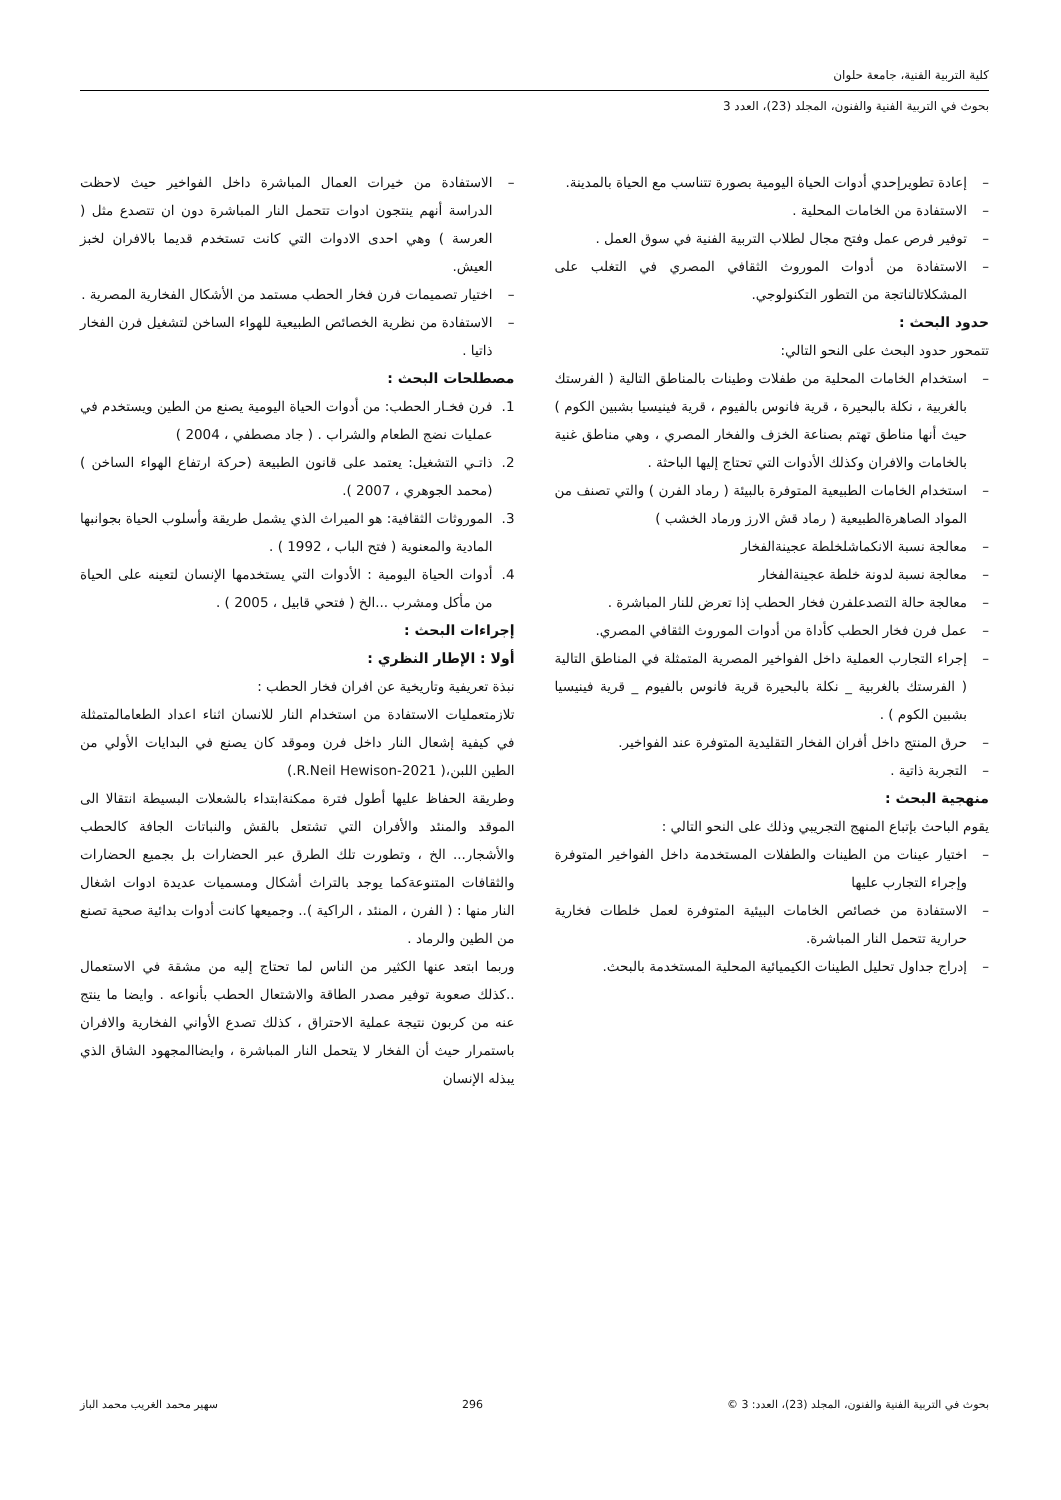كلية التربية الفنية، جامعة حلوان
بحوث في التربية الفنية والفنون، المجلد (23)، العدد 3
– إعادة تطويرإحدي أدوات الحياة اليومية بصورة تتناسب مع الحياة بالمدينة.
– الاستفادة من الخامات المحلية .
– توفير فرص عمل وفتح مجال لطلاب التربية الفنية في سوق العمل .
– الاستفادة من أدوات الموروث الثقافي المصري في التغلب على المشكلاتالناتجة من التطور التكنولوجي.
حدود البحث :
تتمحور حدود البحث على النحو التالي:
– استخدام الخامات المحلية من طفلات وطينات بالمناطق التالية ( الفرستك بالغربية ، نكلة بالبحيرة ، قرية فانوس بالفيوم ، قرية فينيسيا بشبين الكوم ) حيث أنها مناطق تهتم بصناعة الخزف والفخار المصري ، وهي مناطق غنية بالخامات والافران وكذلك الأدوات التي تحتاج إليها الباحثة .
– استخدام الخامات الطبيعية المتوفرة بالبيئة ( رماد الفرن ) والتي تصنف من المواد الصاهرةالطبيعية ( رماد قش الارز ورماد الخشب )
– معالجة نسبة الانكماشلخلطة عجينةالفخار
– معالجة نسبة لدونة خلطة عجينةالفخار
– معالجة حالة التصدعلفرن فخار الحطب إذا تعرض للنار المباشرة .
– عمل فرن فخار الحطب كأداة من أدوات الموروث الثقافي المصري.
– إجراء التجارب العملية داخل الفواخير المصرية المتمثلة في المناطق التالية ( الفرستك بالغربية _ نكلة بالبحيرة قرية فانوس بالفيوم _ قرية فينيسيا بشبين الكوم ) .
– حرق المنتج داخل أفران الفخار التقليدية المتوفرة عند الفواخير.
– التجربة ذاتية .
منهجية البحث :
يقوم الباحث بإتباع المنهج التجريبي وذلك على النحو التالي :
– اختيار عينات من الطينات والطفلات المستخدمة داخل الفواخير المتوفرة وإجراء التجارب عليها
– الاستفادة من خصائص الخامات البيئية المتوفرة لعمل خلطات فخارية حرارية تتحمل النار المباشرة.
– إدراج جداول تحليل الطينات الكيميائية المحلية المستخدمة بالبحث.
– الاستفادة من خيرات العمال المباشرة داخل الفواخير حيث لاحظت الدراسة أنهم ينتجون ادوات تتحمل النار المباشرة دون ان تتصدع مثل ( العرسة ) وهي احدى الادوات التي كانت تستخدم قديما بالافران لخبز العيش.
– اختيار تصميمات فرن فخار الحطب مستمد من الأشكال الفخارية المصرية .
– الاستفادة من نظرية الخصائص الطبيعية للهواء الساخن لتشغيل فرن الفخار ذاتيا .
مصطلحات البحث :
1. فرن فخـار الحطب: من أدوات الحياة اليومية يصنع من الطين ويستخدم في عمليات نضج الطعام والشراب . ( جاد مصطفي ، 2004 )
2. ذاتـي التشغيل: يعتمد على قانون الطبيعة (حركة ارتفاع الهواء الساخن ) (محمد الجوهري ، 2007 ).
3. الموروثات الثقافية: هو الميراث الذي يشمل طريقة وأسلوب الحياة بجوانبها المادية والمعنوية ( فتح الباب ، 1992 ) .
4. أدوات الحياة اليومية : الأدوات التي يستخدمها الإنسان لتعينه على الحياة من مأكل ومشرب ...الخ ( فتحي قابيل ، 2005 ) .
إجراءات البحث :
أولا : الإطار النظري :
نبذة تعريفية وتاريخية عن افران فخار الحطب :
تلازمتعمليات الاستفادة من استخدام النار للانسان اثناء اعداد الطعامالمتمثلة في كيفية إشعال النار داخل فرن وموقد كان يصنع في البدايات الأولي من الطين اللبن،( R.Neil Hewison-2021.)
وطريقة الحفاظ عليها أطول فترة ممكنةابتداء بالشعلات البسيطة انتقالا الى الموقد والمنئد والأفران التي تشتعل بالقش والنباتات الجافة كالحطب والأشجار... الخ ، وتطورت تلك الطرق عبر الحضارات بل بجميع الحضارات والثقافات المتنوعةكما يوجد بالتراث أشكال ومسميات عديدة ادوات اشغال النار منها : ( الفرن ، المنئد ، الراكية ).. وجميعها كانت أدوات بدائية صحية تصنع من الطين والرماد .
وربما ابتعد عنها الكثير من الناس لما تحتاج إليه من مشقة في الاستعمال ..كذلك صعوبة توفير مصدر الطاقة والاشتعال الحطب بأنواعه . وايضا ما ينتج عنه من كربون نتيجة عملية الاحتراق ، كذلك تصدع الأواني الفخارية والافران باستمرار حيث أن الفخار لا يتحمل النار المباشرة ، وايضاالمجهود الشاق الذي يبذله الإنسان
بحوث في التربية الفنية والفنون، المجلد (23)، العدد: 3 © 296 سهير محمد الغريب محمد الباز